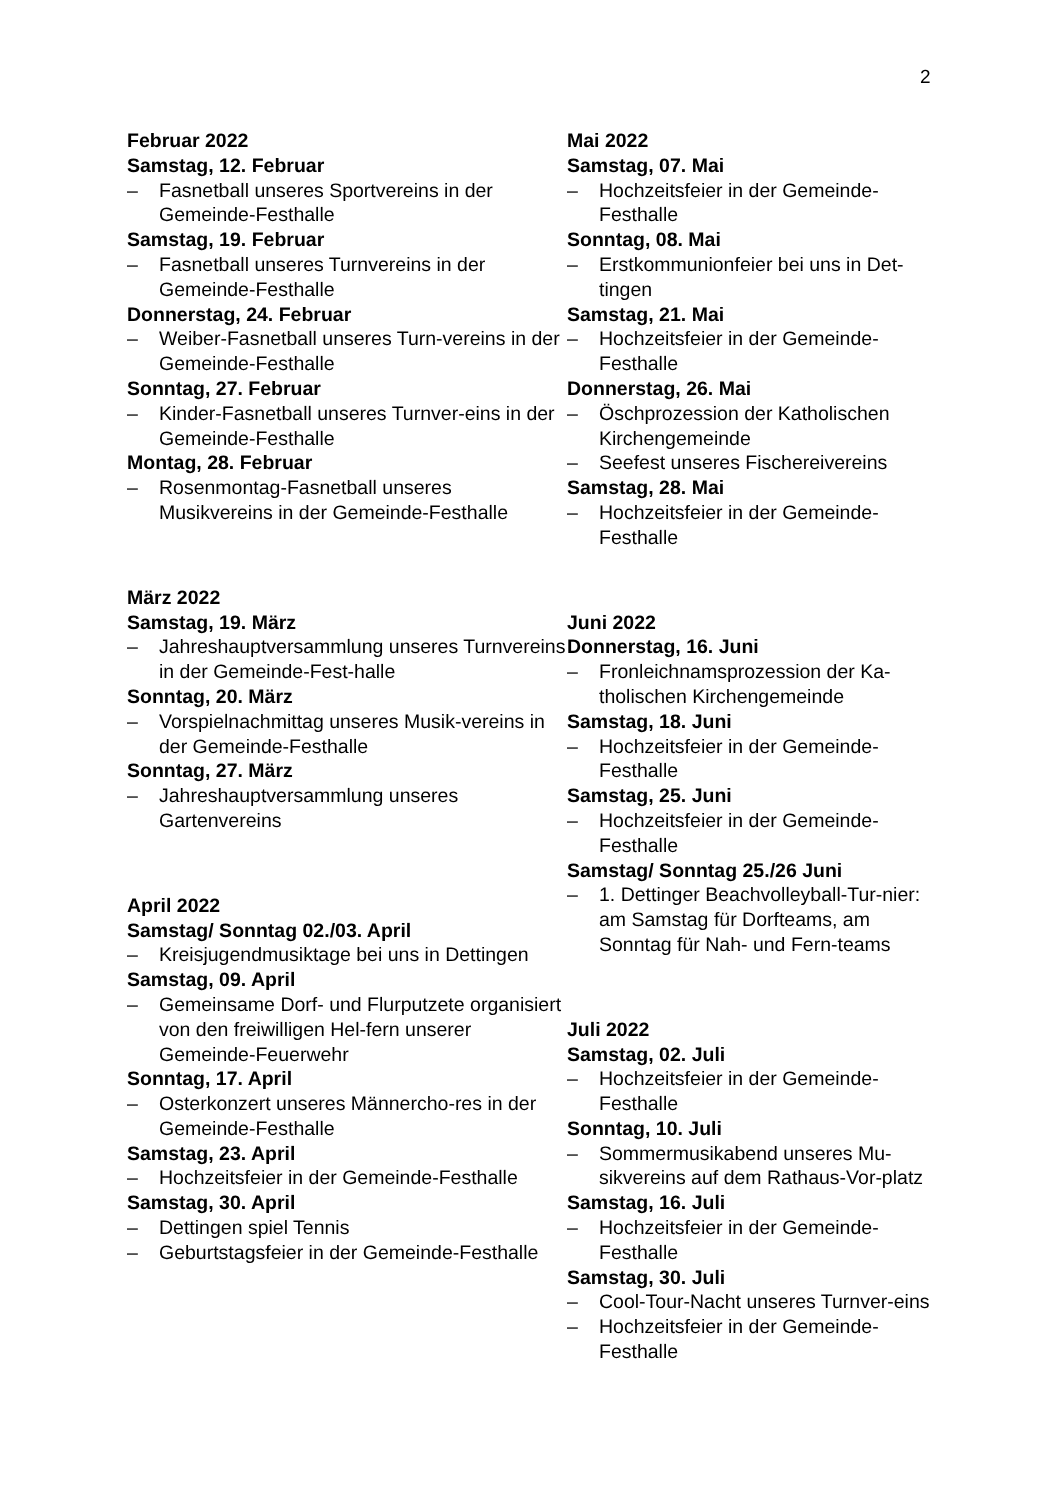2
Februar 2022
Samstag, 12. Februar
– Fasnetball unseres Sportvereins in der Gemeinde-Festhalle
Samstag, 19. Februar
– Fasnetball unseres Turnvereins in der Gemeinde-Festhalle
Donnerstag, 24. Februar
– Weiber-Fasnetball unseres Turn-vereins in der Gemeinde-Festhalle
Sonntag, 27. Februar
– Kinder-Fasnetball unseres Turnver-eins in der Gemeinde-Festhalle
Montag, 28. Februar
– Rosenmontag-Fasnetball unseres Musikvereins in der Gemeinde-Festhalle
März 2022
Samstag, 19. März
– Jahreshauptversammlung unseres Turnvereins in der Gemeinde-Fest-halle
Sonntag, 20. März
– Vorspielnachmittag unseres Musik-vereins in der Gemeinde-Festhalle
Sonntag, 27. März
– Jahreshauptversammlung unseres Gartenvereins
April 2022
Samstag/ Sonntag 02./03. April
– Kreisjugendmusiktage bei uns in Dettingen
Samstag, 09. April
– Gemeinsame Dorf- und Flurputzete organisiert von den freiwilligen Hel-fern unserer Gemeinde-Feuerwehr
Sonntag, 17. April
– Osterkonzert unseres Männercho-res in der Gemeinde-Festhalle
Samstag, 23. April
– Hochzeitsfeier in der Gemeinde-Festhalle
Samstag, 30. April
– Dettingen spiel Tennis
– Geburtstagsfeier in der Gemeinde-Festhalle
Mai 2022
Samstag, 07. Mai
– Hochzeitsfeier in der Gemeinde-Festhalle
Sonntag, 08. Mai
– Erstkommunionfeier bei uns in Det-tingen
Samstag, 21. Mai
– Hochzeitsfeier in der Gemeinde-Festhalle
Donnerstag, 26. Mai
– Öschprozession der Katholischen Kirchengemeinde
– Seefest unseres Fischereivereins
Samstag, 28. Mai
– Hochzeitsfeier in der Gemeinde-Festhalle
Juni 2022
Donnerstag, 16. Juni
– Fronleichnamsprozession der Ka-tholischen Kirchengemeinde
Samstag, 18. Juni
– Hochzeitsfeier in der Gemeinde-Festhalle
Samstag, 25. Juni
– Hochzeitsfeier in der Gemeinde-Festhalle
Samstag/ Sonntag 25./26 Juni
– 1. Dettinger Beachvolleyball-Tur-nier: am Samstag für Dorfteams, am Sonntag für Nah- und Fern-teams
Juli 2022
Samstag, 02. Juli
– Hochzeitsfeier in der Gemeinde-Festhalle
Sonntag, 10. Juli
– Sommermusikabend unseres Mu-sikvereins auf dem Rathaus-Vor-platz
Samstag, 16. Juli
– Hochzeitsfeier in der Gemeinde-Festhalle
Samstag, 30. Juli
– Cool-Tour-Nacht unseres Turnver-eins
– Hochzeitsfeier in der Gemeinde-Festhalle